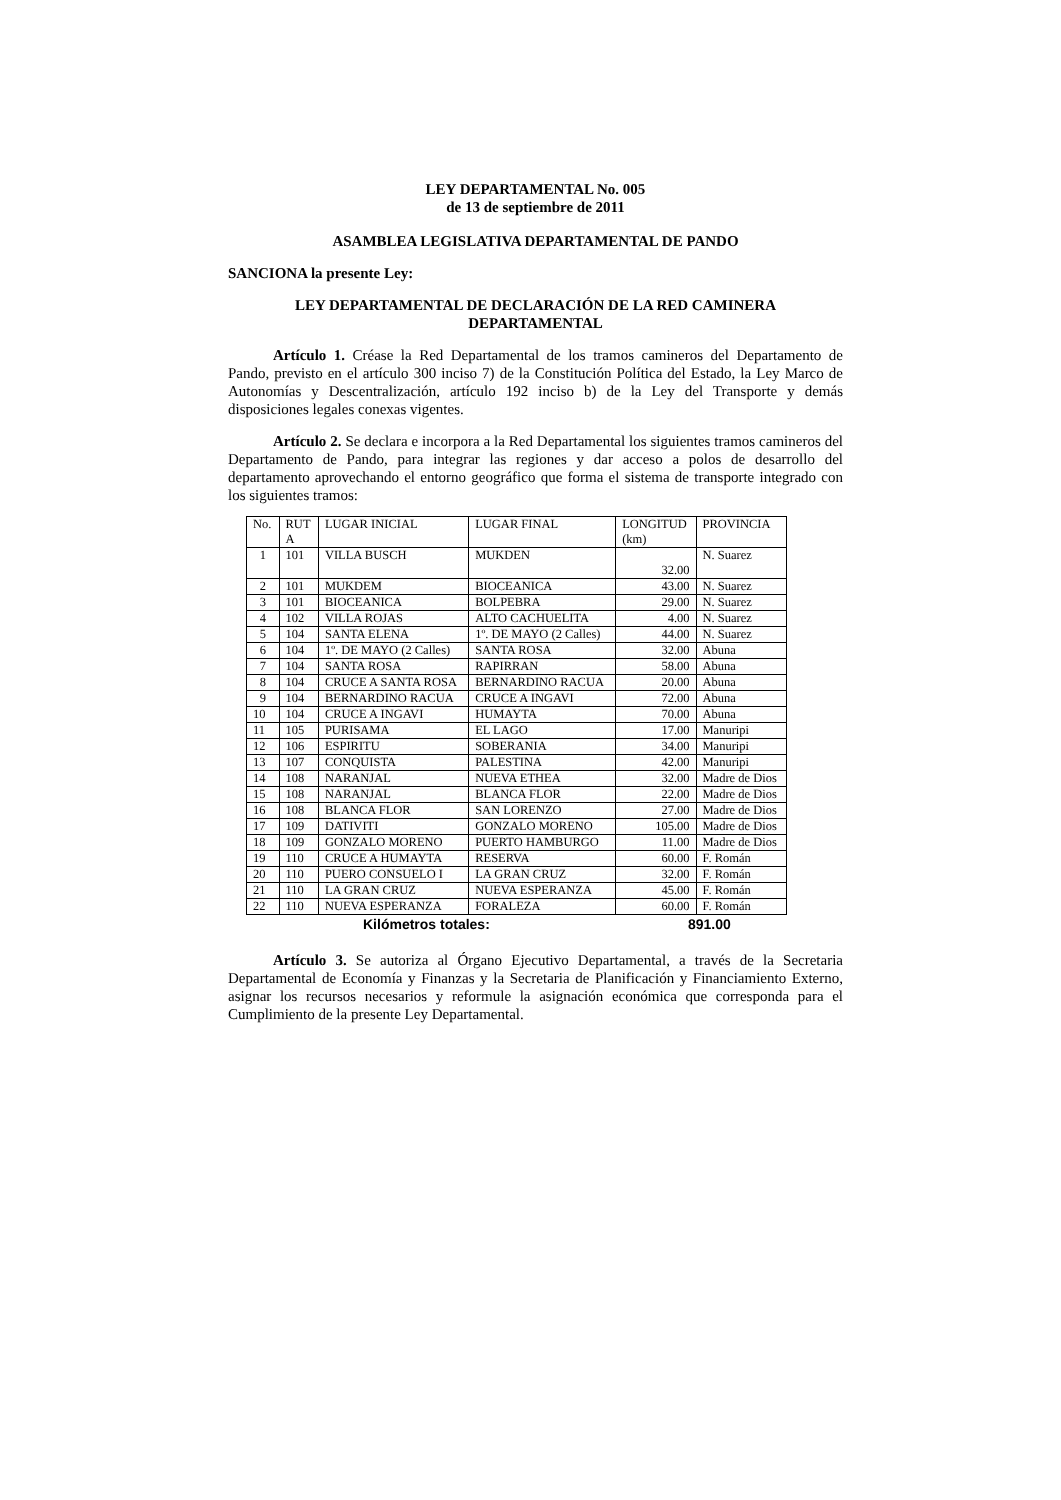LEY DEPARTAMENTAL No. 005
de 13 de septiembre de 2011
ASAMBLEA LEGISLATIVA DEPARTAMENTAL DE PANDO
SANCIONA la presente Ley:
LEY DEPARTAMENTAL DE DECLARACIÓN DE LA RED CAMINERA
DEPARTAMENTAL
Artículo 1. Créase la Red Departamental de los tramos camineros del Departamento de Pando, previsto en el artículo 300 inciso 7) de la Constitución Política del Estado, la Ley Marco de Autonomías y Descentralización, artículo 192 inciso b) de la Ley del Transporte y demás disposiciones legales conexas vigentes.
Artículo 2. Se declara e incorpora a la Red Departamental los siguientes tramos camineros del Departamento de Pando, para integrar las regiones y dar acceso a polos de desarrollo del departamento aprovechando el entorno geográfico que forma el sistema de transporte integrado con los siguientes tramos:
| No. | RUT A | LUGAR INICIAL | LUGAR FINAL | LONGITUD (km) | PROVINCIA |
| 1 | 101 | VILLA BUSCH | MUKDEN | 32.00 | N. Suarez |
| 2 | 101 | MUKDEM | BIOCEANICA | 43.00 | N. Suarez |
| 3 | 101 | BIOCEANICA | BOLPEBRA | 29.00 | N. Suarez |
| 4 | 102 | VILLA ROJAS | ALTO CACHUELITA | 4.00 | N. Suarez |
| 5 | 104 | SANTA ELENA | 1º. DE MAYO (2 Calles) | 44.00 | N. Suarez |
| 6 | 104 | 1º. DE MAYO (2 Calles) | SANTA ROSA | 32.00 | Abuna |
| 7 | 104 | SANTA ROSA | RAPIRRAN | 58.00 | Abuna |
| 8 | 104 | CRUCE A SANTA ROSA | BERNARDINO RACUA | 20.00 | Abuna |
| 9 | 104 | BERNARDINO RACUA | CRUCE A INGAVI | 72.00 | Abuna |
| 10 | 104 | CRUCE A INGAVI | HUMAYTA | 70.00 | Abuna |
| 11 | 105 | PURISAMA | EL LAGO | 17.00 | Manuripi |
| 12 | 106 | ESPIRITU | SOBERANIA | 34.00 | Manuripi |
| 13 | 107 | CONQUISTA | PALESTINA | 42.00 | Manuripi |
| 14 | 108 | NARANJAL | NUEVA ETHEA | 32.00 | Madre de Dios |
| 15 | 108 | NARANJAL | BLANCA FLOR | 22.00 | Madre de Dios |
| 16 | 108 | BLANCA FLOR | SAN LORENZO | 27.00 | Madre de Dios |
| 17 | 109 | DATIVITI | GONZALO MORENO | 105.00 | Madre de Dios |
| 18 | 109 | GONZALO MORENO | PUERTO HAMBURGO | 11.00 | Madre de Dios |
| 19 | 110 | CRUCE A HUMAYTA | RESERVA | 60.00 | F. Román |
| 20 | 110 | PUERO CONSUELO I | LA GRAN CRUZ | 32.00 | F. Román |
| 21 | 110 | LA GRAN CRUZ | NUEVA ESPERANZA | 45.00 | F. Román |
| 22 | 110 | NUEVA ESPERANZA | FORALEZA | 60.00 | F. Román |
Kilómetros totales: 891.00
Artículo 3. Se autoriza al Órgano Ejecutivo Departamental, a través de la Secretaria Departamental de Economía y Finanzas y la Secretaria de Planificación y Financiamiento Externo, asignar los recursos necesarios y reformule la asignación económica que corresponda para el Cumplimiento de la presente Ley Departamental.